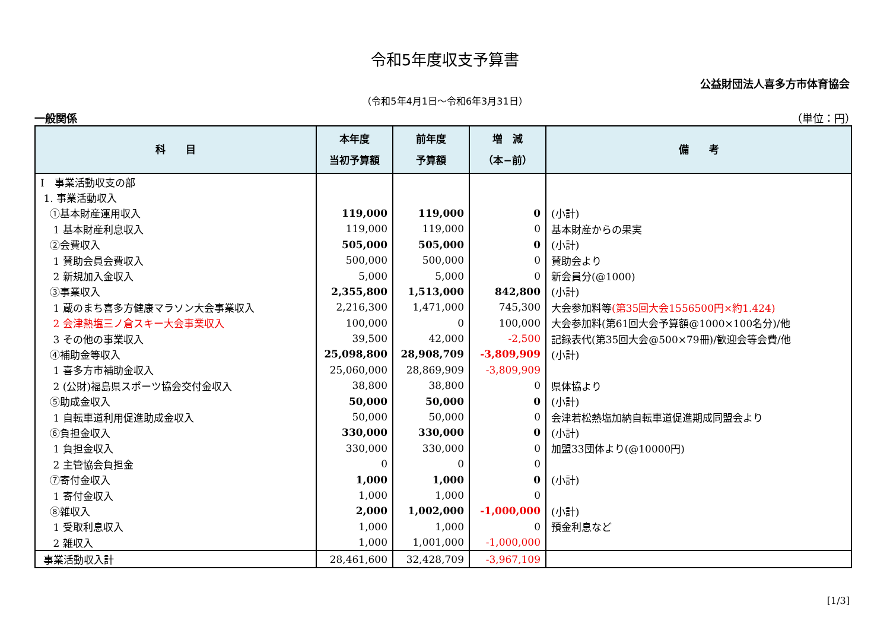令和5年度収支予算書
公益財団法人喜多方市体育協会
（令和5年4月1日～令和6年3月31日）
一般関係 （単位：円）
| 科 目 | 本年度 当初予算額 | 前年度 予算額 | 増 減 （本−前） | 備 考 |
| --- | --- | --- | --- | --- |
| Ⅰ 事業活動収支の部 | | | | |
| 1. 事業活動収入 | | | | |
| ①基本財産運用収入 | 119,000 | 119,000 | 0 | (小計) |
| 1 基本財産利息収入 | 119,000 | 119,000 | 0 | 基本財産からの果実 |
| ②会費収入 | 505,000 | 505,000 | 0 | (小計) |
| 1 賛助会員会費収入 | 500,000 | 500,000 | 0 | 賛助会より |
| 2 新規加入金収入 | 5,000 | 5,000 | 0 | 新会員分(@1000) |
| ③事業収入 | 2,355,800 | 1,513,000 | 842,800 | (小計) |
| 1 蔵のまち喜多方健康マラソン大会事業収入 | 2,216,300 | 1,471,000 | 745,300 | 大会参加料等 (第35回大会1556500円×約1.424) |
| 2 会津熱塩三ノ倉スキー大会事業収入 | 100,000 | 0 | 100,000 | 大会参加料(第61回大会予算額@1000×100名分)/他 |
| 3 その他の事業収入 | 39,500 | 42,000 | -2,500 | 記録表代(第35回大会@500×79冊)/歓迎会等会費/他 |
| ④補助金等収入 | 25,098,800 | 28,908,709 | -3,809,909 | (小計) |
| 1 喜多方市補助金収入 | 25,060,000 | 28,869,909 | -3,809,909 | |
| 2 (公財)福島県スポーツ協会交付金収入 | 38,800 | 38,800 | 0 | 県体協より |
| ⑤助成金収入 | 50,000 | 50,000 | 0 | (小計) |
| 1 自転車道利用促進助成金収入 | 50,000 | 50,000 | 0 | 会津若松熱塩加納自転車道促進期成同盟会より |
| ⑥負担金収入 | 330,000 | 330,000 | 0 | (小計) |
| 1 負担金収入 | 330,000 | 330,000 | 0 | 加盟33団体より(@10000円) |
| 2 主管協会負担金 | 0 | 0 | 0 | |
| ⑦寄付金収入 | 1,000 | 1,000 | 0 | (小計) |
| 1 寄付金収入 | 1,000 | 1,000 | 0 | |
| ⑧雑収入 | 2,000 | 1,002,000 | -1,000,000 | (小計) |
| 1 受取利息収入 | 1,000 | 1,000 | 0 | 預金利息など |
| 2 雑収入 | 1,000 | 1,001,000 | -1,000,000 | |
| 事業活動収入計 | 28,461,600 | 32,428,709 | -3,967,109 | |
[1/3]